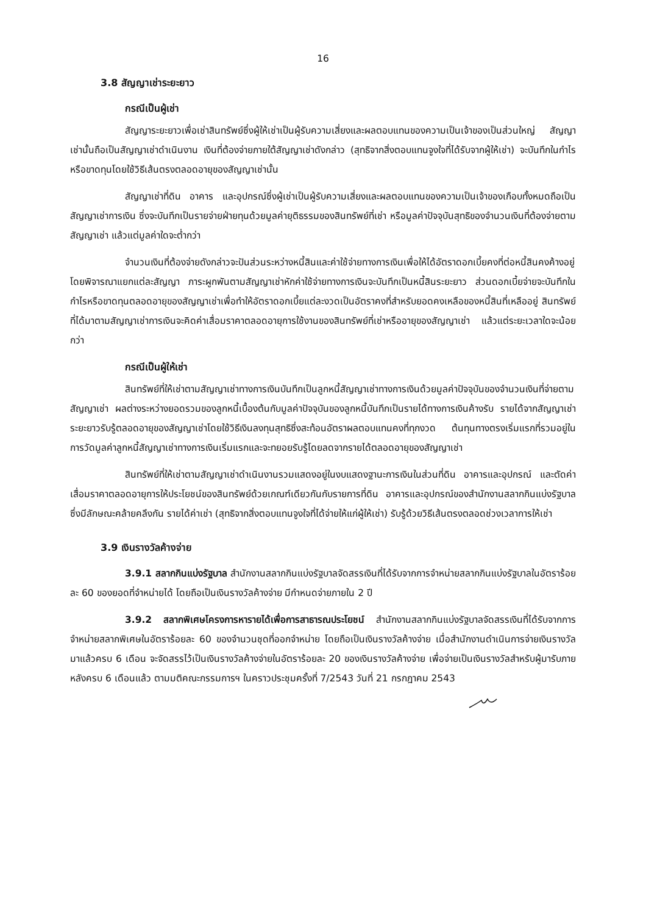16
3.8 สัญญาเช่าระยะยาว
กรณีเป็นผู้เช่า
สัญญาระยะยาวเพื่อเช่าสินทรัพย์ซึ่งผู้ให้เช่าเป็นผู้รับความเสี่ยงและผลตอบแทนของความเป็นเจ้าของเป็นส่วนใหญ่ สัญญาเช่านั้นถือเป็นสัญญาเช่าดำเนินงาน เงินที่ต้องจ่ายภายใต้สัญญาเช่าดังกล่าว (สุทธิจากสิ่งตอบแทนจูงใจที่ได้รับจากผู้ให้เช่า) จะบันทึกในกำไรหรือขาดทุนโดยใช้วิธีเส้นตรงตลอดอายุของสัญญาเช่านั้น
สัญญาเช่าที่ดิน อาคาร และอุปกรณ์ซึ่งผู้เช่าเป็นผู้รับความเสี่ยงและผลตอบแทนของความเป็นเจ้าของเกือบทั้งหมดถือเป็นสัญญาเช่าการเงิน ซึ่งจะบันทึกเป็นรายจ่ายฝ่ายทุนด้วยมูลค่ายุติธรรมของสินทรัพย์ที่เช่า หรือมูลค่าปัจจุบันสุทธิของจำนวนเงินที่ต้องจ่ายตามสัญญาเช่า แล้วแต่มูลค่าใดจะต่ำกว่า
จำนวนเงินที่ต้องจ่ายดังกล่าวจะปันส่วนระหว่างหนี้สินและค่าใช้จ่ายทางการเงินเพื่อให้ได้อัตราดอกเบี้ยคงที่ต่อหนี้สินคงค้างอยู่ โดยพิจารณาแยกแต่ละสัญญา ภาระผูกพันตามสัญญาเช่าหักค่าใช้จ่ายทางการเงินจะบันทึกเป็นหนี้สินระยะยาว ส่วนดอกเบี้ยจ่ายจะบันทึกในกำไรหรือขาดทุนตลอดอายุของสัญญาเช่าเพื่อทำให้อัตราดอกเบี้ยแต่ละงวดเป็นอัตราคงที่สำหรับยอดคงเหลือของหนี้สินที่เหลืออยู่ สินทรัพย์ที่ได้มาตามสัญญาเช่าการเงินจะคิดค่าเสื่อมราคาตลอดอายุการใช้งานของสินทรัพย์ที่เช่าหรืออายุของสัญญาเช่า แล้วแต่ระยะเวลาใดจะน้อยกว่า
กรณีเป็นผู้ให้เช่า
สินทรัพย์ที่ให้เช่าตามสัญญาเช่าทางการเงินบันทึกเป็นลูกหนี้สัญญาเช่าทางการเงินด้วยมูลค่าปัจจุบันของจำนวนเงินที่จ่ายตามสัญญาเช่า ผลต่างระหว่างยอดรวมของลูกหนี้เบื้องต้นกับมูลค่าปัจจุบันของลูกหนี้บันทึกเป็นรายได้ทางการเงินค้างรับ รายได้จากสัญญาเช่าระยะยาวรับรู้ตลอดอายุของสัญญาเช่าโดยใช้วิธีเงินลงทุนสุทธิซึ่งสะท้อนอัตราผลตอบแทนคงที่ทุกงวด ต้นทุนทางตรงเริ่มแรกที่รวมอยู่ในการวัดมูลค่าลูกหนี้สัญญาเช่าทางการเงินเริ่มแรกและจะทยอยรับรู้โดยลดจากรายได้ตลอดอายุของสัญญาเช่า
สินทรัพย์ที่ให้เช่าตามสัญญาเช่าดำเนินงานรวมแสดงอยู่ในงบแสดงฐานะการเงินในส่วนที่ดิน อาคารและอุปกรณ์ และตัดค่าเสื่อมราคาตลอดอายุการให้ประโยชน์ของสินทรัพย์ด้วยเกณฑ์เดียวกันกับรายการที่ดิน อาคารและอุปกรณ์ของสำนักงานสลากกินแบ่งรัฐบาลซึ่งมีลักษณะคล้ายคลึงกัน รายได้ค่าเช่า (สุทธิจากสิ่งตอบแทนจูงใจที่ได้จ่ายให้แก่ผู้ให้เช่า) รับรู้ด้วยวิธีเส้นตรงตลอดช่วงเวลาการให้เช่า
3.9 เงินรางวัลค้างจ่าย
3.9.1 สลากกินแบ่งรัฐบาล สำนักงานสลากกินแบ่งรัฐบาลจัดสรรเงินที่ได้รับจากการจำหน่ายสลากกินแบ่งรัฐบาลในอัตราร้อยละ 60 ของยอดที่จำหน่ายได้ โดยถือเป็นเงินรางวัลค้างจ่าย มีกำหนดจ่ายภายใน 2 ปี
3.9.2 สลากพิเศษโครงการหารายได้เพื่อการสาธารณประโยชน์ สำนักงานสลากกินแบ่งรัฐบาลจัดสรรเงินที่ได้รับจากการจำหน่ายสลากพิเศษในอัตราร้อยละ 60 ของจำนวนชุดที่ออกจำหน่าย โดยถือเป็นเงินรางวัลค้างจ่าย เมื่อสำนักงานดำเนินการจ่ายเงินรางวัลมาแล้วครบ 6 เดือน จะจัดสรรไว้เป็นเงินรางวัลค้างจ่ายในอัตราร้อยละ 20 ของเงินรางวัลค้างจ่าย เพื่อจ่ายเป็นเงินรางวัลสำหรับผู้มารับภายหลังครบ 6 เดือนแล้ว ตามมติคณะกรรมการฯ ในคราวประชุมครั้งที่ 7/2543 วันที่ 21 กรกฎาคม 2543